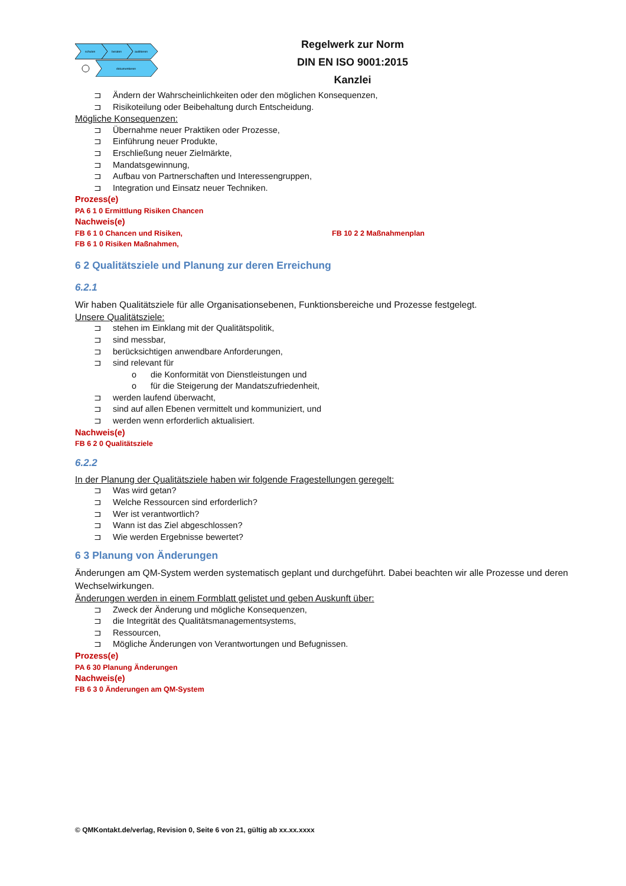schulen
beraten
auditieren
dokumentieren
Regelwerk zur Norm
DIN EN ISO 9001:2015
Kanzlei
⊐ Ändern der Wahrscheinlichkeiten oder den möglichen Konsequenzen,
⊐ Risikoteilung oder Beibehaltung durch Entscheidung.
Mögliche Konsequenzen:
⊐ Übernahme neuer Praktiken oder Prozesse,
⊐ Einführung neuer Produkte,
⊐ Erschließung neuer Zielmärkte,
⊐ Mandatsgewinnung,
⊐ Aufbau von Partnerschaften und Interessengruppen,
⊐ Integration und Einsatz neuer Techniken.
Prozess(e)
PA 6 1 0 Ermittlung Risiken Chancen
Nachweis(e)
FB 6 1 0 Chancen und Risiken, FB 10 2 2 Maßnahmenplan
FB 6 1 0 Risiken Maßnahmen,
6 2 Qualitätsziele und Planung zur deren Erreichung
6.2.1
Wir haben Qualitätsziele für alle Organisationsebenen, Funktionsbereiche und Prozesse festgelegt.
Unsere Qualitätsziele:
⊐ stehen im Einklang mit der Qualitätspolitik,
⊐ sind messbar,
⊐ berücksichtigen anwendbare Anforderungen,
⊐ sind relevant für
o die Konformität von Dienstleistungen und
o für die Steigerung der Mandatszufriedenheit,
⊐ werden laufend überwacht,
⊐ sind auf allen Ebenen vermittelt und kommuniziert, und
⊐ werden wenn erforderlich aktualisiert.
Nachweis(e)
FB 6 2 0 Qualitätsziele
6.2.2
In der Planung der Qualitätsziele haben wir folgende Fragestellungen geregelt:
⊐ Was wird getan?
⊐ Welche Ressourcen sind erforderlich?
⊐ Wer ist verantwortlich?
⊐ Wann ist das Ziel abgeschlossen?
⊐ Wie werden Ergebnisse bewertet?
6 3 Planung von Änderungen
Änderungen am QM-System werden systematisch geplant und durchgeführt. Dabei beachten wir alle Prozesse und deren Wechselwirkungen.
Änderungen werden in einem Formblatt gelistet und geben Auskunft über:
⊐ Zweck der Änderung und mögliche Konsequenzen,
⊐ die Integrität des Qualitätsmanagementsystems,
⊐ Ressourcen,
⊐ Mögliche Änderungen von Verantwortungen und Befugnissen.
Prozess(e)
PA 6 30 Planung Änderungen
Nachweis(e)
FB 6 3 0 Änderungen am QM-System
© QMKontakt.de/verlag, Revision 0, Seite 6 von 21, gültig ab xx.xx.xxxx